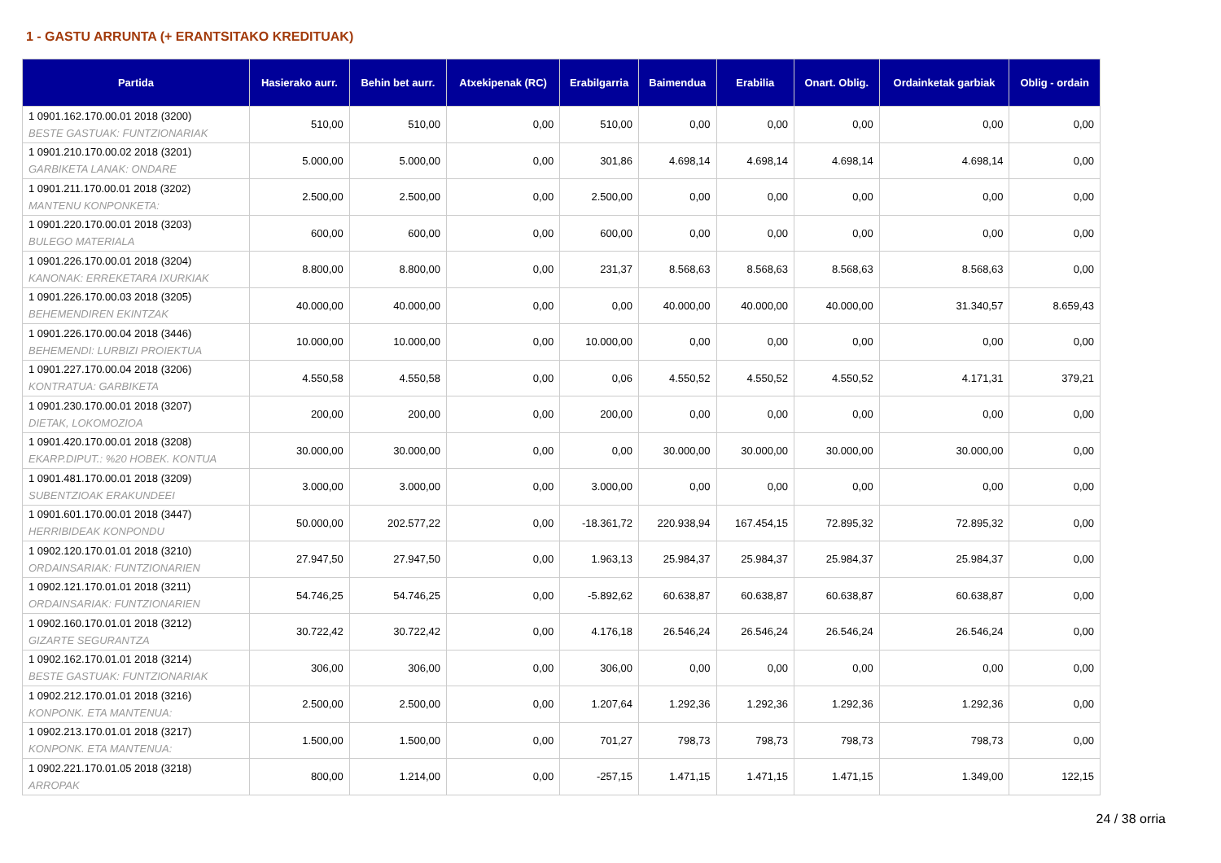1 - GASTU ARRUNTA (+ ERANTSITAKO KREDITUAK)
| Partida | Hasierako aurr. | Behin bet aurr. | Atxekipenak (RC) | Erabilgarria | Baimendua | Erabilia | Onart. Oblig. | Ordainketak garbiak | Oblig - ordain |
| --- | --- | --- | --- | --- | --- | --- | --- | --- | --- |
| 1 0901.162.170.00.01 2018 (3200) BESTE GASTUAK: FUNTZIONARIAK | 510,00 | 510,00 | 0,00 | 510,00 | 0,00 | 0,00 | 0,00 | 0,00 | 0,00 |
| 1 0901.210.170.00.02 2018 (3201) GARBIKETA LANAK: ONDARE | 5.000,00 | 5.000,00 | 0,00 | 301,86 | 4.698,14 | 4.698,14 | 4.698,14 | 4.698,14 | 0,00 |
| 1 0901.211.170.00.01 2018 (3202) MANTENU KONPONKETA: | 2.500,00 | 2.500,00 | 0,00 | 2.500,00 | 0,00 | 0,00 | 0,00 | 0,00 | 0,00 |
| 1 0901.220.170.00.01 2018 (3203) BULEGO MATERIALA | 600,00 | 600,00 | 0,00 | 600,00 | 0,00 | 0,00 | 0,00 | 0,00 | 0,00 |
| 1 0901.226.170.00.01 2018 (3204) KANONAK: ERREKETARA IXURKIAK | 8.800,00 | 8.800,00 | 0,00 | 231,37 | 8.568,63 | 8.568,63 | 8.568,63 | 8.568,63 | 0,00 |
| 1 0901.226.170.00.03 2018 (3205) BEHEMENDIREN EKINTZAK | 40.000,00 | 40.000,00 | 0,00 | 0,00 | 40.000,00 | 40.000,00 | 40.000,00 | 31.340,57 | 8.659,43 |
| 1 0901.226.170.00.04 2018 (3446) BEHEMENDI: LURBIZI PROIEKTUA | 10.000,00 | 10.000,00 | 0,00 | 10.000,00 | 0,00 | 0,00 | 0,00 | 0,00 | 0,00 |
| 1 0901.227.170.00.04 2018 (3206) KONTRATUA: GARBIKETA | 4.550,58 | 4.550,58 | 0,00 | 0,06 | 4.550,52 | 4.550,52 | 4.550,52 | 4.171,31 | 379,21 |
| 1 0901.230.170.00.01 2018 (3207) DIETAK, LOKOMOZIOA | 200,00 | 200,00 | 0,00 | 200,00 | 0,00 | 0,00 | 0,00 | 0,00 | 0,00 |
| 1 0901.420.170.00.01 2018 (3208) EKARP.DIPUT.: %20 HOBEK. KONTUA | 30.000,00 | 30.000,00 | 0,00 | 0,00 | 30.000,00 | 30.000,00 | 30.000,00 | 30.000,00 | 0,00 |
| 1 0901.481.170.00.01 2018 (3209) SUBENTZIOAK ERAKUNDEEI | 3.000,00 | 3.000,00 | 0,00 | 3.000,00 | 0,00 | 0,00 | 0,00 | 0,00 | 0,00 |
| 1 0901.601.170.00.01 2018 (3447) HERRIBIDEAK KONPONDU | 50.000,00 | 202.577,22 | 0,00 | -18.361,72 | 220.938,94 | 167.454,15 | 72.895,32 | 72.895,32 | 0,00 |
| 1 0902.120.170.01.01 2018 (3210) ORDAINSARIAK: FUNTZIONARIEN | 27.947,50 | 27.947,50 | 0,00 | 1.963,13 | 25.984,37 | 25.984,37 | 25.984,37 | 25.984,37 | 0,00 |
| 1 0902.121.170.01.01 2018 (3211) ORDAINSARIAK: FUNTZIONARIEN | 54.746,25 | 54.746,25 | 0,00 | -5.892,62 | 60.638,87 | 60.638,87 | 60.638,87 | 60.638,87 | 0,00 |
| 1 0902.160.170.01.01 2018 (3212) GIZARTE SEGURANTZA | 30.722,42 | 30.722,42 | 0,00 | 4.176,18 | 26.546,24 | 26.546,24 | 26.546,24 | 26.546,24 | 0,00 |
| 1 0902.162.170.01.01 2018 (3214) BESTE GASTUAK: FUNTZIONARIAK | 306,00 | 306,00 | 0,00 | 306,00 | 0,00 | 0,00 | 0,00 | 0,00 | 0,00 |
| 1 0902.212.170.01.01 2018 (3216) KONPONK. ETA MANTENUA: | 2.500,00 | 2.500,00 | 0,00 | 1.207,64 | 1.292,36 | 1.292,36 | 1.292,36 | 1.292,36 | 0,00 |
| 1 0902.213.170.01.01 2018 (3217) KONPONK. ETA MANTENUA: | 1.500,00 | 1.500,00 | 0,00 | 701,27 | 798,73 | 798,73 | 798,73 | 798,73 | 0,00 |
| 1 0902.221.170.01.05 2018 (3218) ARROPAK | 800,00 | 1.214,00 | 0,00 | -257,15 | 1.471,15 | 1.471,15 | 1.471,15 | 1.349,00 | 122,15 |
24 / 38 orria